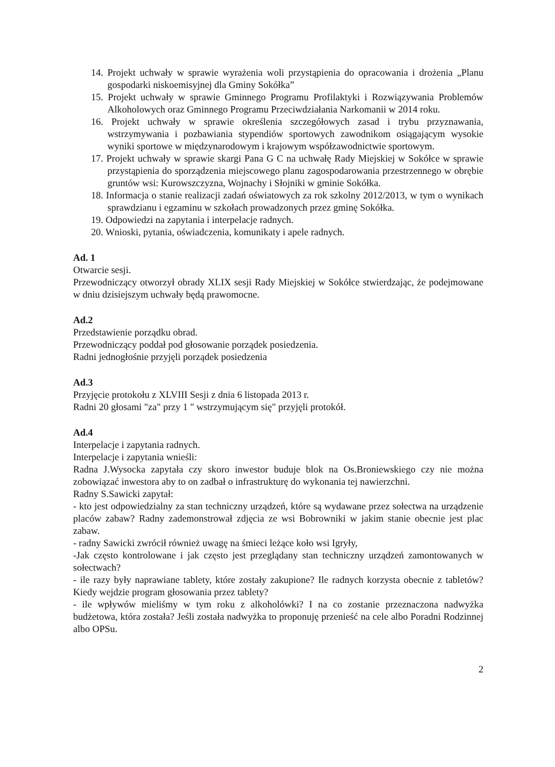14. Projekt uchwały w sprawie wyrażenia woli przystąpienia do opracowania i drożenia „Planu gospodarki niskoemisyjnej dla Gminy Sokółka”
15. Projekt uchwały w sprawie Gminnego Programu Profilaktyki i Rozwiązywania Problemów Alkoholowych oraz Gminnego Programu Przeciwdziałania Narkomanii w 2014 roku.
16. Projekt uchwały w sprawie określenia szczegółowych zasad i trybu przyznawania, wstrzymywania i pozbawiania stypendiów sportowych zawodnikom osiągającym wysokie wyniki sportowe w międzynarodowym i krajowym współzawodnictwie sportowym.
17. Projekt uchwały w sprawie skargi Pana G C na uchwałę Rady Miejskiej w Sokółce w sprawie przystąpienia do sporządzenia miejscowego planu zagospodarowania przestrzennego w obrębie gruntów wsi: Kurowszczyzna, Wojnachy i Słojniki w gminie Sokółka.
18. Informacja o stanie realizacji zadań oświatowych za rok szkolny 2012/2013, w tym o wynikach sprawdzianu i egzaminu w szkołach prowadzonych przez gminę Sokółka.
19. Odpowiedzi na zapytania i interpelacje radnych.
20. Wnioski, pytania, oświadczenia, komunikaty i apele radnych.
Ad. 1
Otwarcie sesji.
Przewodniczący otworzył obrady XLIX sesji Rady Miejskiej w Sokółce stwierdzając, że podejmowane w dniu dzisiejszym uchwały będą prawomocne.
Ad.2
Przedstawienie porządku obrad.
Przewodniczący poddał pod głosowanie porządek posiedzenia.
Radni jednogłośnie przyjęli porządek posiedzenia
Ad.3
Przyjęcie protokołu z XLVIII Sesji z dnia 6 listopada 2013 r.
Radni 20 głosami "za" przy 1 " wstrzymującym się" przyjęli protokół.
Ad.4
Interpelacje i zapytania radnych.
Interpelacje i zapytania wnieśli:
Radna J.Wysocka zapytała czy skoro inwestor buduje blok na Os.Broniewskiego czy nie można zobowiązać inwestora aby to on zadbał o infrastrukturę do wykonania tej nawierzchni.
Radny S.Sawicki zapytał:
- kto jest odpowiedzialny za stan techniczny urządzeń, które są wydawane przez sołectwa na urządzenie placów zabaw? Radny zademonstrował zdjęcia ze wsi Bobrowniki w jakim stanie obecnie jest plac zabaw.
- radny Sawicki zwrócił również uwagę na śmieci leżące koło wsi Igryły,
-Jak często kontrolowane i jak często jest przeglądany stan techniczny urządzeń zamontowanych w sołectwach?
- ile razy były naprawiane tablety, które zostały zakupione? Ile radnych korzysta obecnie z tabletów? Kiedy wejdzie program głosowania przez tablety?
- ile wpływów mieliśmy w tym roku z alkoholówki? I na co zostanie przeznaczona nadwyżka budżetowa, która została? Jeśli została nadwyżka to proponuję przenieść na cele albo Poradni Rodzinnej albo OPSu.
2